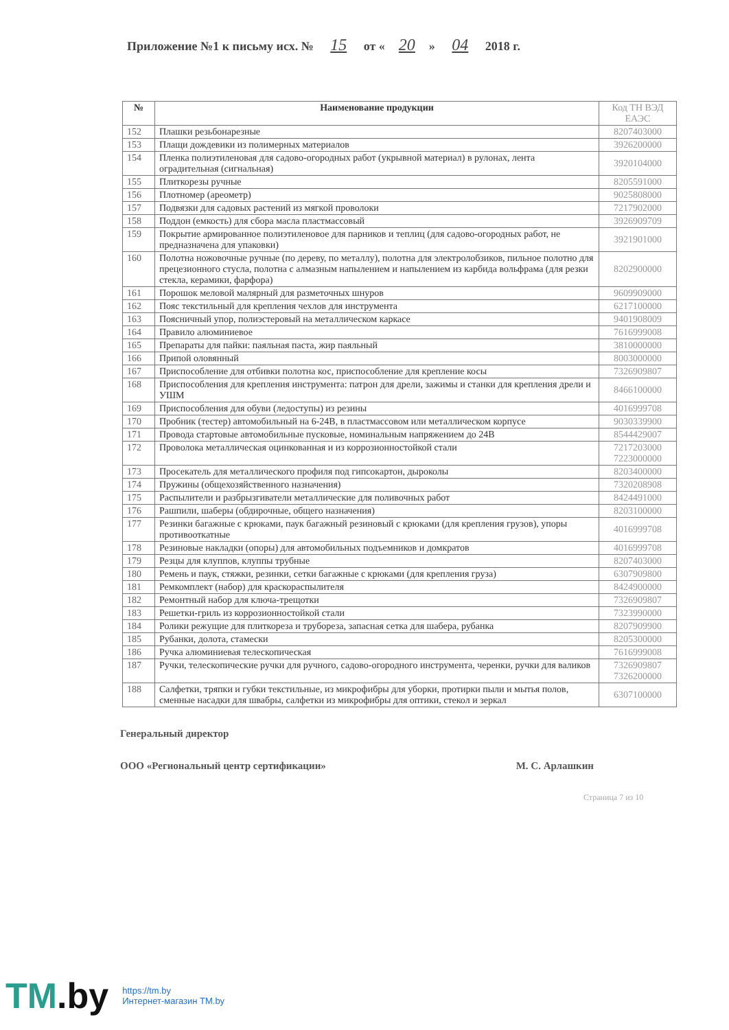Приложение №1 к письму исх. № 15 от « 20 » 04 2018 г.
| № | Наименование продукции | Код ТН ВЭД ЕАЭС |
| --- | --- | --- |
| 152 | Плашки резьбонарезные | 8207403000 |
| 153 | Плащи дождевики из полимерных материалов | 3926200000 |
| 154 | Пленка полиэтиленовая для садово-огородных работ (укрывной материал) в рулонах, лента оградительная (сигнальная) | 3920104000 |
| 155 | Плиткорезы ручные | 8205591000 |
| 156 | Плотномер (ареометр) | 9025808000 |
| 157 | Подвязки для садовых растений из мягкой проволоки | 7217902000 |
| 158 | Поддон (емкость) для сбора масла пластмассовый | 3926909709 |
| 159 | Покрытие армированное полиэтиленовое для парников и теплиц (для садово-огородных работ, не предназначена для упаковки) | 3921901000 |
| 160 | Полотна ножовочные ручные (по дереву, по металлу), полотна для электролобзиков, пильное полотно для прецезионного стусла, полотна с алмазным напылением и напылением из карбида вольфрама (для резки стекла, керамики, фарфора) | 8202900000 |
| 161 | Порошок меловой малярный для разметочных шнуров | 9609909000 |
| 162 | Пояс текстильный для крепления чехлов для инструмента | 6217100000 |
| 163 | Поясничный упор, полиэстеровый на металлическом каркасе | 9401908009 |
| 164 | Правило алюминиевое | 7616999008 |
| 165 | Препараты для пайки: паяльная паста, жир паяльный | 3810000000 |
| 166 | Припой оловянный | 8003000000 |
| 167 | Приспособление для отбивки полотна кос, приспособление для крепление косы | 7326909807 |
| 168 | Приспособления для крепления инструмента: патрон для дрели, зажимы и станки для крепления дрели и УШМ | 8466100000 |
| 169 | Приспособления для обуви (ледоступы) из резины | 4016999708 |
| 170 | Пробник (тестер) автомобильный на 6-24В, в пластмассовом или металлическом корпусе | 9030339900 |
| 171 | Провода стартовые автомобильные пусковые, номинальным напряжением до 24В | 8544429007 |
| 172 | Проволока металлическая оцинкованная и из коррозионностойкой стали | 7217203000 7223000000 |
| 173 | Просекатель для металлического профиля под гипсокартон, дыроколы | 8203400000 |
| 174 | Пружины (общехозяйственного назначения) | 7320208908 |
| 175 | Распылители и разбрызгиватели металлические для поливочных работ | 8424491000 |
| 176 | Рашпили, шаберы (обдирочные, общего назначения) | 8203100000 |
| 177 | Резинки багажные с крюками, паук багажный резиновый с крюками (для крепления грузов), упоры противооткатные | 4016999708 |
| 178 | Резиновые накладки (опоры) для автомобильных подъемников и домкратов | 4016999708 |
| 179 | Резцы для клуппов, клуппы трубные | 8207403000 |
| 180 | Ремень и паук, стяжки, резинки, сетки багажные с крюками (для крепления груза) | 6307909800 |
| 181 | Ремкомплект (набор) для краскораспылителя | 8424900000 |
| 182 | Ремонтный набор для ключа-трещотки | 7326909807 |
| 183 | Решетки-гриль из коррозионностойкой стали | 7323990000 |
| 184 | Ролики режущие для плиткореза и трубореза, запасная сетка для шабера, рубанка | 8207909900 |
| 185 | Рубанки, долота, стамески | 8205300000 |
| 186 | Ручка алюминиевая телескопическая | 7616999008 |
| 187 | Ручки, телескопические ручки для ручного, садово-огородного инструмента, черенки, ручки для валиков | 7326909807 7326200000 |
| 188 | Салфетки, тряпки и губки текстильные, из микрофибры для уборки, протирки пыли и мытья полов, сменные насадки для швабры, салфетки из микрофибры для оптики, стекол и зеркал | 6307100000 |
Генеральный директор
ООО «Региональный центр сертификации» М. С. Арлашкин
Страница 7 из 10
TM.by
https://tm.by
Интернет-магазин TM.by